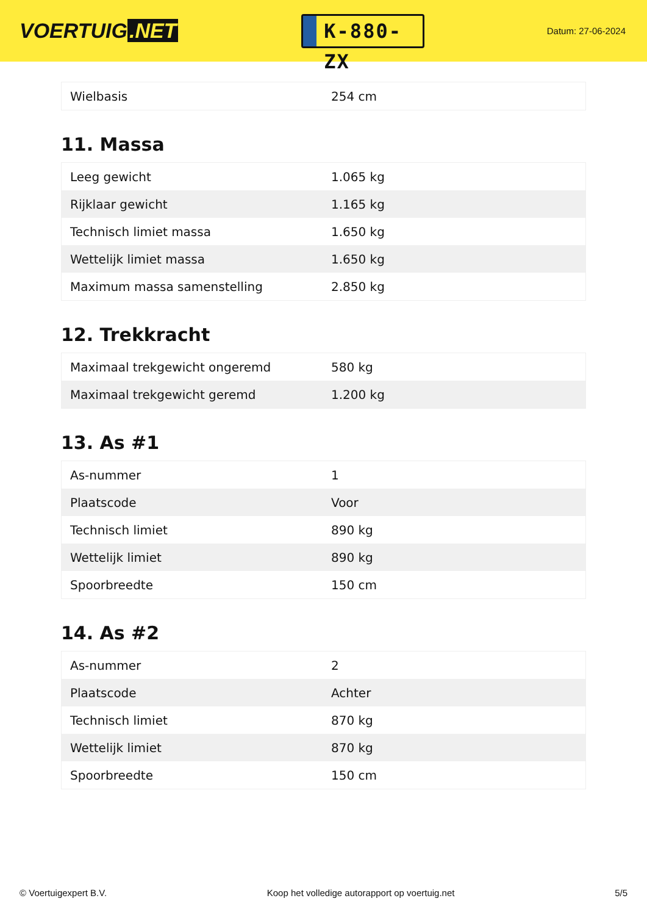VOERTUIG.NET
K-880-ZX
Datum: 27-06-2024
| Wielbasis | 254 cm |
11. Massa
| Leeg gewicht | 1.065 kg |
| Rijklaar gewicht | 1.165 kg |
| Technisch limiet massa | 1.650 kg |
| Wettelijk limiet massa | 1.650 kg |
| Maximum massa samenstelling | 2.850 kg |
12. Trekkracht
| Maximaal trekgewicht ongeremd | 580 kg |
| Maximaal trekgewicht geremd | 1.200 kg |
13. As #1
| As-nummer | 1 |
| Plaatscode | Voor |
| Technisch limiet | 890 kg |
| Wettelijk limiet | 890 kg |
| Spoorbreedte | 150 cm |
14. As #2
| As-nummer | 2 |
| Plaatscode | Achter |
| Technisch limiet | 870 kg |
| Wettelijk limiet | 870 kg |
| Spoorbreedte | 150 cm |
© Voertuigexpert B.V. Koop het volledige autorapport op voertuig.net 5/5